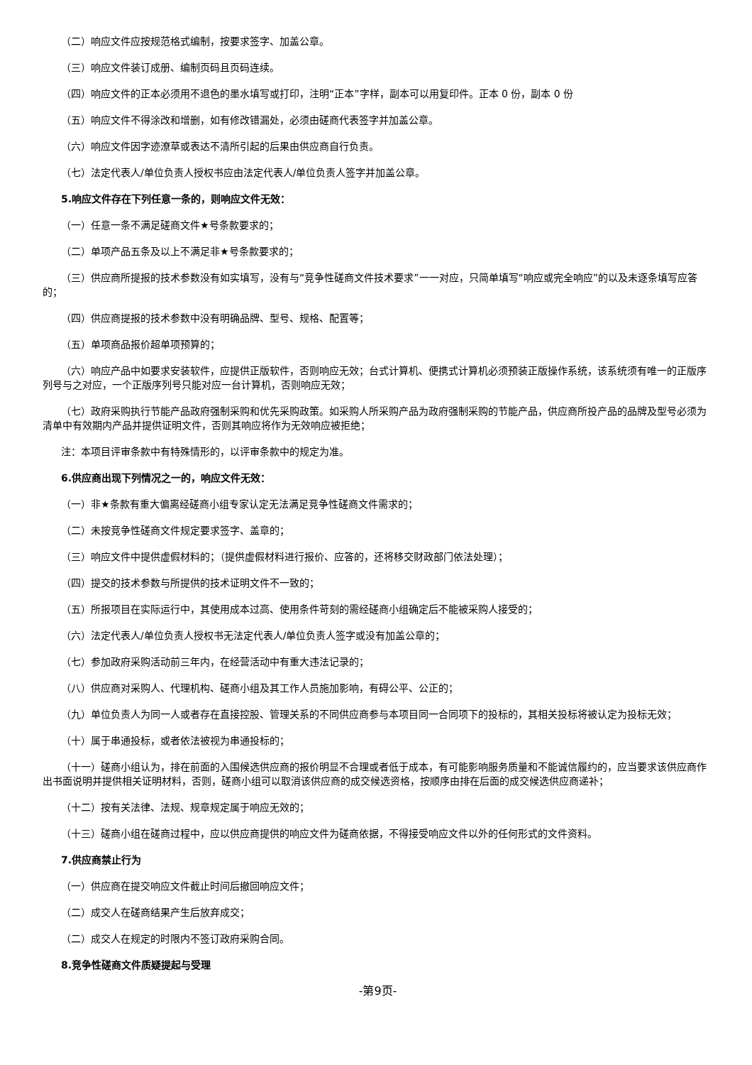（二）响应文件应按规范格式编制，按要求签字、加盖公章。
（三）响应文件装订成册、编制页码且页码连续。
（四）响应文件的正本必须用不退色的墨水填写或打印，注明“正本”字样，副本可以用复印件。正本 0 份，副本 0 份
（五）响应文件不得涂改和增删，如有修改错漏处，必须由磋商代表签字并加盖公章。
（六）响应文件因字迹潦草或表达不清所引起的后果由供应商自行负责。
（七）法定代表人/单位负责人授权书应由法定代表人/单位负责人签字并加盖公章。
5.响应文件存在下列任意一条的，则响应文件无效：
（一）任意一条不满足磋商文件★号条款要求的；
（二）单项产品五条及以上不满足非★号条款要求的；
（三）供应商所提报的技术参数没有如实填写，没有与“竞争性磋商文件技术要求”一一对应，只简单填写“响应或完全响应”的以及未逐条填写应答的；
（四）供应商提报的技术参数中没有明确品牌、型号、规格、配置等；
（五）单项商品报价超单项预算的；
（六）响应产品中如要求安装软件，应提供正版软件，否则响应无效；台式计算机、便携式计算机必须预装正版操作系统，该系统须有唯一的正版序列号与之对应，一个正版序列号只能对应一台计算机，否则响应无效；
（七）政府采购执行节能产品政府强制采购和优先采购政策。如采购人所采购产品为政府强制采购的节能产品，供应商所投产品的品牌及型号必须为清单中有效期内产品并提供证明文件，否则其响应将作为无效响应被拒绝；
注：本项目评审条款中有特殊情形的，以评审条款中的规定为准。
6.供应商出现下列情况之一的，响应文件无效：
（一）非★条款有重大偏离经磋商小组专家认定无法满足竞争性磋商文件需求的；
（二）未按竞争性磋商文件规定要求签字、盖章的；
（三）响应文件中提供虚假材料的；（提供虚假材料进行报价、应答的，还将移交财政部门依法处理）；
（四）提交的技术参数与所提供的技术证明文件不一致的；
（五）所报项目在实际运行中，其使用成本过高、使用条件苛刻的需经磋商小组确定后不能被采购人接受的；
（六）法定代表人/单位负责人授权书无法定代表人/单位负责人签字或没有加盖公章的；
（七）参加政府采购活动前三年内，在经营活动中有重大违法记录的；
（八）供应商对采购人、代理机构、磋商小组及其工作人员施加影响，有碍公平、公正的；
（九）单位负责人为同一人或者存在直接控股、管理关系的不同供应商参与本项目同一合同项下的投标的，其相关投标将被认定为投标无效；
（十）属于串通投标，或者依法被视为串通投标的；
（十一）磋商小组认为，排在前面的入围候选供应商的报价明显不合理或者低于成本，有可能影响服务质量和不能诚信履约的，应当要求该供应商作出书面说明并提供相关证明材料，否则，磋商小组可以取消该供应商的成交候选资格，按顺序由排在后面的成交候选供应商递补；
（十二）按有关法律、法规、规章规定属于响应无效的；
（十三）磋商小组在磋商过程中，应以供应商提供的响应文件为磋商依据，不得接受响应文件以外的任何形式的文件资料。
7.供应商禁止行为
（一）供应商在提交响应文件截止时间后撤回响应文件；
（二）成交人在磋商结果产生后放弃成交；
（二）成交人在规定的时限内不签订政府采购合同。
8.竞争性磋商文件质疑提起与受理
-第9页-